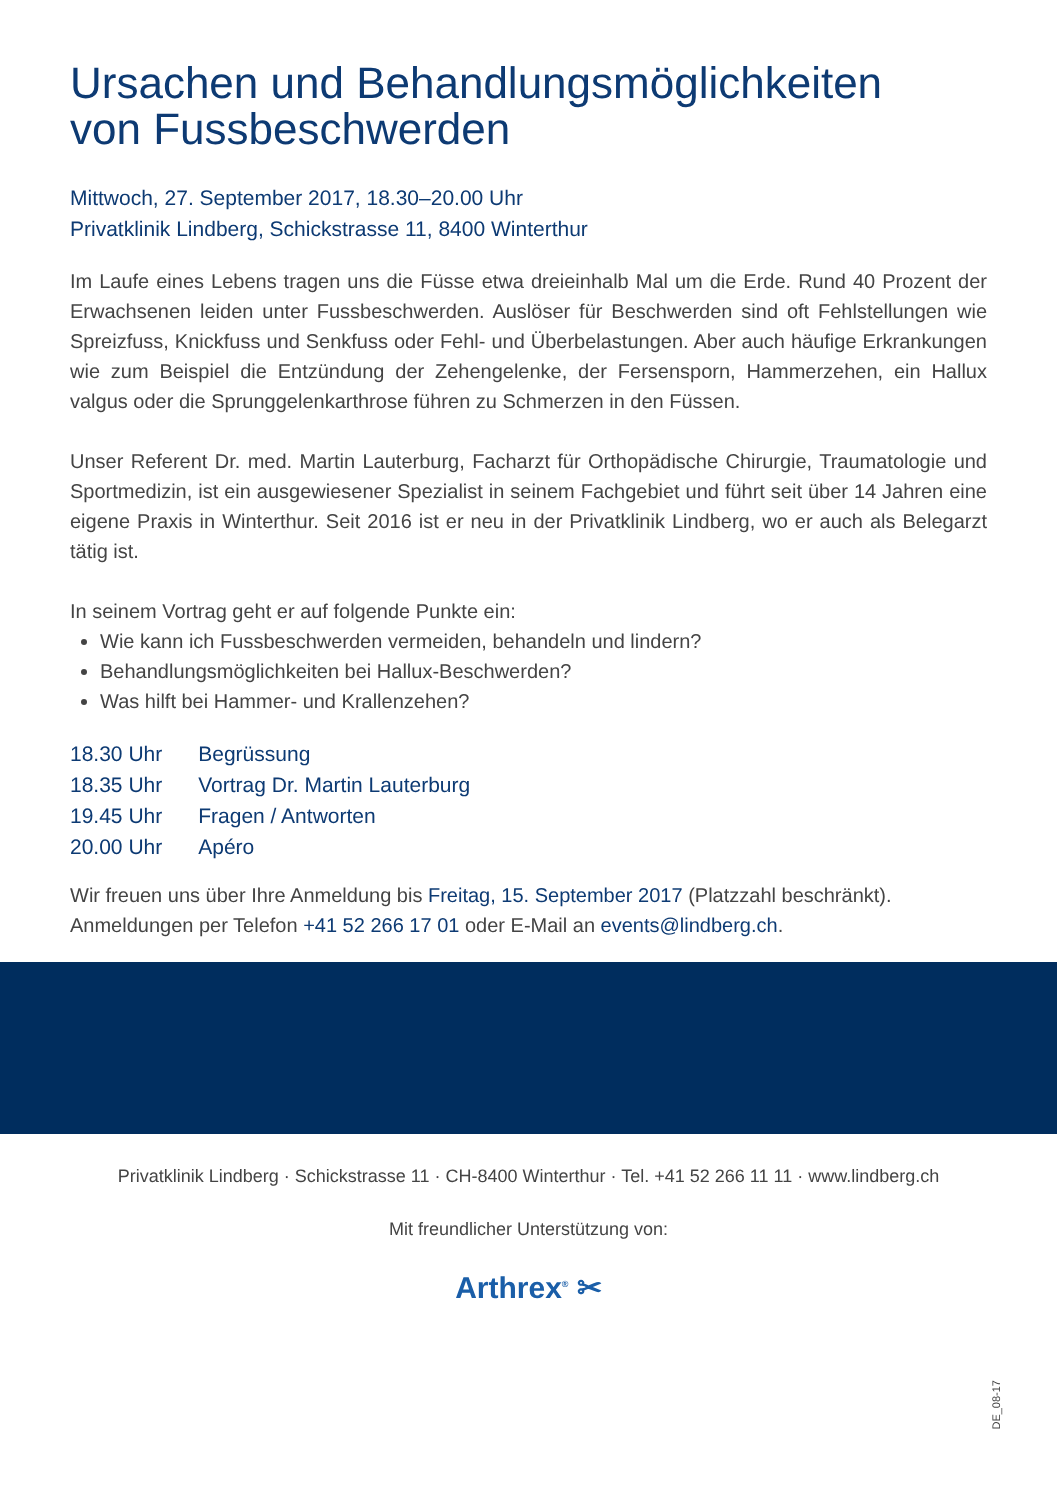Ursachen und Behandlungsmöglichkeiten
von Fussbeschwerden
Mittwoch, 27. September 2017, 18.30–20.00 Uhr
Privatklinik Lindberg, Schickstrasse 11, 8400 Winterthur
Im Laufe eines Lebens tragen uns die Füsse etwa dreieinhalb Mal um die Erde. Rund 40 Prozent der Erwachsenen leiden unter Fussbeschwerden. Auslöser für Beschwerden sind oft Fehlstellungen wie Spreizfuss, Knickfuss und Senkfuss oder Fehl- und Überbelastungen. Aber auch häufige Erkrankungen wie zum Beispiel die Entzündung der Zehengelenke, der Fersensporn, Hammerzehen, ein Hallux valgus oder die Sprunggelenkarthrose führen zu Schmerzen in den Füssen.
Unser Referent Dr. med. Martin Lauterburg, Facharzt für Orthopädische Chirurgie, Traumatologie und Sportmedizin, ist ein ausgewiesener Spezialist in seinem Fachgebiet und führt seit über 14 Jahren eine eigene Praxis in Winterthur. Seit 2016 ist er neu in der Privatklinik Lindberg, wo er auch als Belegarzt tätig ist.
In seinem Vortrag geht er auf folgende Punkte ein:
Wie kann ich Fussbeschwerden vermeiden, behandeln und lindern?
Behandlungsmöglichkeiten bei Hallux-Beschwerden?
Was hilft bei Hammer- und Krallenzehen?
| 18.30 Uhr | Begrüssung |
| 18.35 Uhr | Vortrag Dr. Martin Lauterburg |
| 19.45 Uhr | Fragen / Antworten |
| 20.00 Uhr | Apéro |
Wir freuen uns über Ihre Anmeldung bis Freitag, 15. September 2017 (Platzzahl beschränkt).
Anmeldungen per Telefon +41 52 266 17 01 oder E-Mail an events@lindberg.ch.
Privatklinik Lindberg · Schickstrasse 11 · CH-8400 Winterthur · Tel. +41 52 266 11 11 · www.lindberg.ch
Mit freundlicher Unterstützung von:
Arthrex<sup>®</sup> ✂
DE_08-17